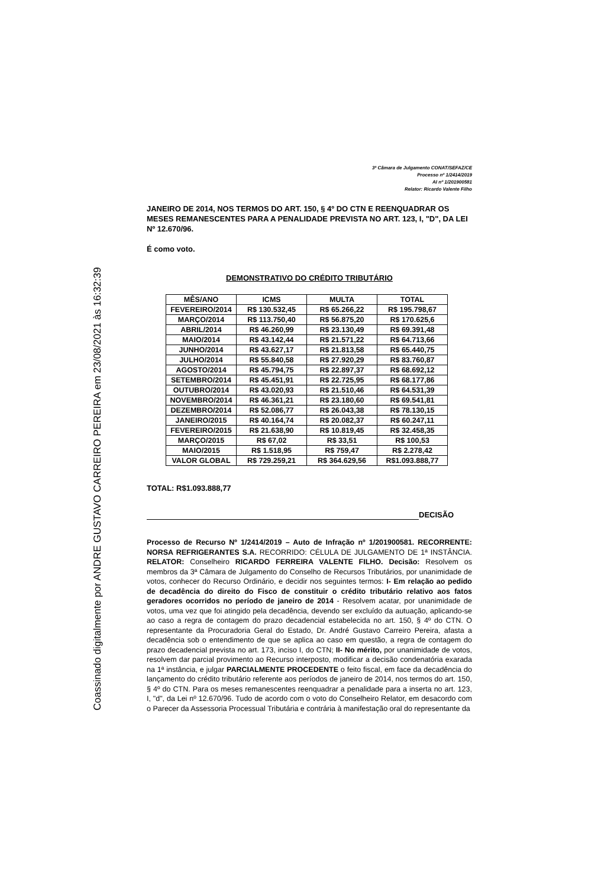Coassinado digitalmente por ANDRE GUSTAVO CARREIRO PEREIRA em 23/08/2021 às 16:32:39
3ª Câmara de Julgamento CONAT/SEFAZ/CE
Processo nº 1/2414/2019
AI nº 1/201900581
Relator: Ricardo Valente Filho
JANEIRO DE 2014, NOS TERMOS DO ART. 150, § 4º DO CTN E REENQUADRAR OS MESES REMANESCENTES PARA A PENALIDADE PREVISTA NO ART. 123, I, "D", DA LEI Nº 12.670/96.
É como voto.
DEMONSTRATIVO DO CRÉDITO TRIBUTÁRIO
| MÊS/ANO | ICMS | MULTA | TOTAL |
| --- | --- | --- | --- |
| FEVEREIRO/2014 | R$ 130.532,45 | R$ 65.266,22 | R$ 195.798,67 |
| MARÇO/2014 | R$ 113.750,40 | R$ 56.875,20 | R$ 170.625,6 |
| ABRIL/2014 | R$ 46.260,99 | R$ 23.130,49 | R$ 69.391,48 |
| MAIO/2014 | R$ 43.142,44 | R$ 21.571,22 | R$ 64.713,66 |
| JUNHO/2014 | R$ 43.627,17 | R$ 21.813,58 | R$ 65.440,75 |
| JULHO/2014 | R$ 55.840,58 | R$ 27.920,29 | R$ 83.760,87 |
| AGOSTO/2014 | R$ 45.794,75 | R$ 22.897,37 | R$ 68.692,12 |
| SETEMBRO/2014 | R$ 45.451,91 | R$ 22.725,95 | R$ 68.177,86 |
| OUTUBRO/2014 | R$ 43.020,93 | R$ 21.510,46 | R$ 64.531,39 |
| NOVEMBRO/2014 | R$ 46.361,21 | R$ 23.180,60 | R$ 69.541,81 |
| DEZEMBRO/2014 | R$ 52.086,77 | R$ 26.043,38 | R$ 78.130,15 |
| JANEIRO/2015 | R$ 40.164,74 | R$ 20.082,37 | R$ 60.247,11 |
| FEVEREIRO/2015 | R$ 21.638,90 | R$ 10.819,45 | R$ 32.458,35 |
| MARÇO/2015 | R$ 67,02 | R$ 33,51 | R$ 100,53 |
| MAIO/2015 | R$ 1.518,95 | R$ 759,47 | R$ 2.278,42 |
| VALOR GLOBAL | R$ 729.259,21 | R$ 364.629,56 | R$1.093.888,77 |
TOTAL: R$1.093.888,77
DECISÃO
Processo de Recurso Nº 1/2414/2019 – Auto de Infração nº 1/201900581. RECORRENTE: NORSA REFRIGERANTES S.A. RECORRIDO: CÉLULA DE JULGAMENTO DE 1ª INSTÂNCIA. RELATOR: Conselheiro RICARDO FERREIRA VALENTE FILHO. Decisão: Resolvem os membros da 3ª Câmara de Julgamento do Conselho de Recursos Tributários, por unanimidade de votos, conhecer do Recurso Ordinário, e decidir nos seguintes termos: I- Em relação ao pedido de decadência do direito do Fisco de constituir o crédito tributário relativo aos fatos geradores ocorridos no período de janeiro de 2014 - Resolvem acatar, por unanimidade de votos, uma vez que foi atingido pela decadência, devendo ser excluído da autuação, aplicando-se ao caso a regra de contagem do prazo decadencial estabelecida no art. 150, § 4º do CTN. O representante da Procuradoria Geral do Estado, Dr. André Gustavo Carreiro Pereira, afasta a decadência sob o entendimento de que se aplica ao caso em questão, a regra de contagem do prazo decadencial prevista no art. 173, inciso I, do CTN; II- No mérito, por unanimidade de votos, resolvem dar parcial provimento ao Recurso interposto, modificar a decisão condenatória exarada na 1ª instância, e julgar PARCIALMENTE PROCEDENTE o feito fiscal, em face da decadência do lançamento do crédito tributário referente aos períodos de janeiro de 2014, nos termos do art. 150, § 4º do CTN. Para os meses remanescentes reenquadrar a penalidade para a inserta no art. 123, I, "d", da Lei nº 12.670/96. Tudo de acordo com o voto do Conselheiro Relator, em desacordo com o Parecer da Assessoria Processual Tributária e contrária à manifestação oral do representante da